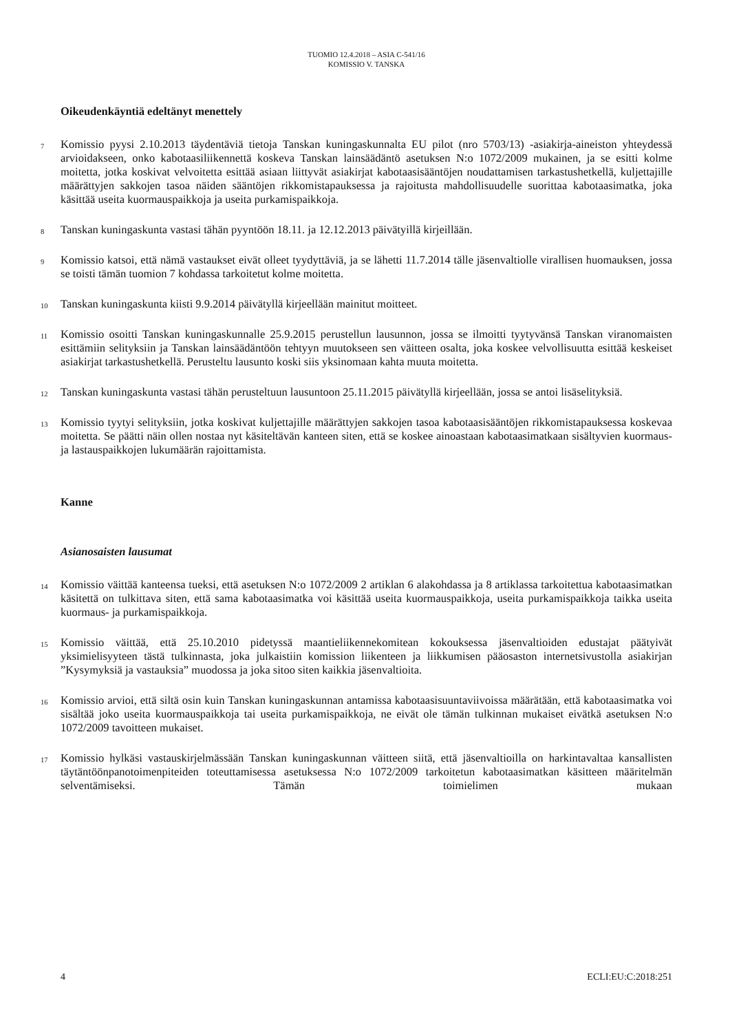TUOMIO 12.4.2018 – ASIA C-541/16
KOMISSIO V. TANSKA
Oikeudenkäyntiä edeltänyt menettely
7
Komissio pyysi 2.10.2013 täydentäviä tietoja Tanskan kuningaskunnalta EU pilot (nro 5703/13) -asiakirja-aineiston yhteydessä arvioidakseen, onko kabotaasiliikennettä koskeva Tanskan lainsäädäntö asetuksen N:o 1072/2009 mukainen, ja se esitti kolme moitetta, jotka koskivat velvoitetta esittää asiaan liittyvät asiakirjat kabotaasisääntöjen noudattamisen tarkastushetkellä, kuljettajille määrättyjen sakkojen tasoa näiden sääntöjen rikkomistapauksessa ja rajoitusta mahdollisuudelle suorittaa kabotaasimatka, joka käsittää useita kuormauspaikkoja ja useita purkamispaikkoja.
8
Tanskan kuningaskunta vastasi tähän pyyntöön 18.11. ja 12.12.2013 päivätyillä kirjeillään.
9
Komissio katsoi, että nämä vastaukset eivät olleet tyydyttäviä, ja se lähetti 11.7.2014 tälle jäsenvaltiolle virallisen huomauksen, jossa se toisti tämän tuomion 7 kohdassa tarkoitetut kolme moitetta.
10
Tanskan kuningaskunta kiisti 9.9.2014 päivätyllä kirjeellään mainitut moitteet.
11
Komissio osoitti Tanskan kuningaskunnalle 25.9.2015 perustellun lausunnon, jossa se ilmoitti tyytyvänsä Tanskan viranomaisten esittämiin selityksiin ja Tanskan lainsäädäntöön tehtyyn muutokseen sen väitteen osalta, joka koskee velvollisuutta esittää keskeiset asiakirjat tarkastushetkellä. Perusteltu lausunto koski siis yksinomaan kahta muuta moitetta.
12
Tanskan kuningaskunta vastasi tähän perusteltuun lausuntoon 25.11.2015 päivätyllä kirjeellään, jossa se antoi lisäselityksiä.
13
Komissio tyytyi selityksiin, jotka koskivat kuljettajille määrättyjen sakkojen tasoa kabotaasisääntöjen rikkomistapauksessa koskevaa moitetta. Se päätti näin ollen nostaa nyt käsiteltävän kanteen siten, että se koskee ainoastaan kabotaasimatkaan sisältyvien kuormaus- ja lastauspaikkojen lukumäärän rajoittamista.
Kanne
Asianosaisten lausumat
14
Komissio väittää kanteensa tueksi, että asetuksen N:o 1072/2009 2 artiklan 6 alakohdassa ja 8 artiklassa tarkoitettua kabotaasimatkan käsitettä on tulkittava siten, että sama kabotaasimatka voi käsittää useita kuormauspaikkoja, useita purkamispaikkoja taikka useita kuormaus- ja purkamispaikkoja.
15
Komissio väittää, että 25.10.2010 pidetyssä maantieliikennekomitean kokouksessa jäsenvaltioiden edustajat päätyivät yksimielisyyteen tästä tulkinnasta, joka julkaistiin komission liikenteen ja liikkumisen pääosaston internetsivustolla asiakirjan ”Kysymyksiä ja vastauksia” muodossa ja joka sitoo siten kaikkia jäsenvaltioita.
16
Komissio arvioi, että siltä osin kuin Tanskan kuningaskunnan antamissa kabotaasisuuntaviivoissa määrätään, että kabotaasimatka voi sisältää joko useita kuormauspaikkoja tai useita purkamispaikkoja, ne eivät ole tämän tulkinnan mukaiset eivätkä asetuksen N:o 1072/2009 tavoitteen mukaiset.
17
Komissio hylkäsi vastauskirjelmässään Tanskan kuningaskunnan väitteen siitä, että jäsenvaltioilla on harkintavaltaa kansallisten täytäntöönpanotoimenpiteiden toteuttamisessa asetuksessa N:o 1072/2009 tarkoitetun kabotaasimatkan käsitteen määritelmän selventämiseksi. Tämän toimielimen mukaan
4 ECLI:EU:C:2018:251